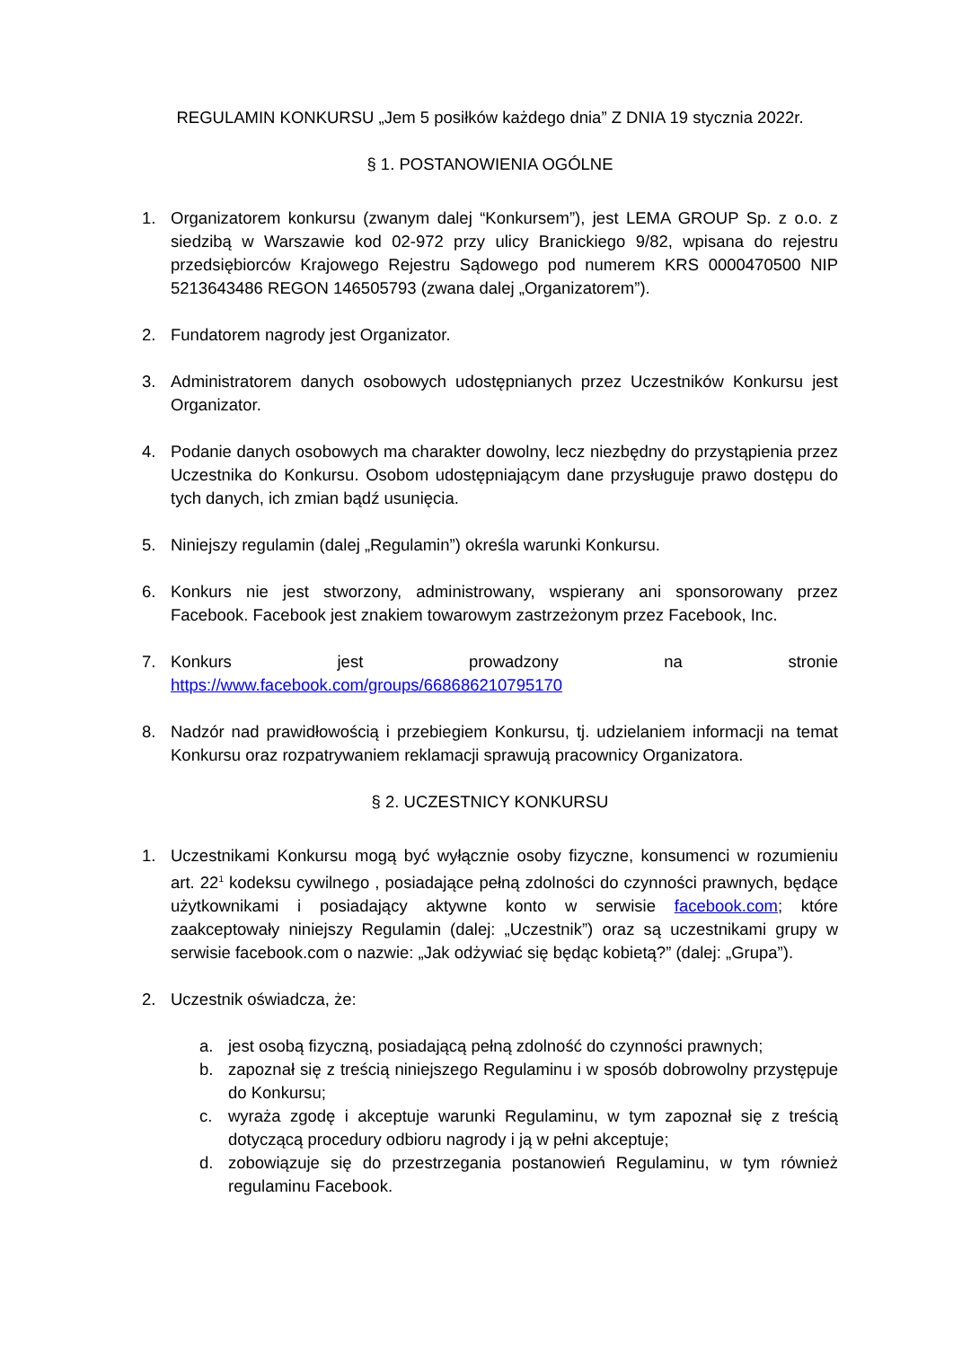REGULAMIN KONKURSU „Jem 5 posiłków każdego dnia” Z DNIA 19 stycznia 2022r.
§ 1. POSTANOWIENIA OGÓLNE
1. Organizatorem konkursu (zwanym dalej “Konkursem”), jest LEMA GROUP Sp. z o.o. z siedzibą w Warszawie kod 02-972 przy ulicy Branickiego 9/82, wpisana do rejestru przedsiębiorców Krajowego Rejestru Sądowego pod numerem KRS 0000470500 NIP 5213643486 REGON 146505793 (zwana dalej „Organizatorem”).
2. Fundatorem nagrody jest Organizator.
3. Administratorem danych osobowych udostępnianych przez Uczestników Konkursu jest Organizator.
4. Podanie danych osobowych ma charakter dowolny, lecz niezbędny do przystąpienia przez Uczestnika do Konkursu. Osobom udostępniającym dane przysługuje prawo dostępu do tych danych, ich zmian bądź usunięcia.
5. Niniejszy regulamin (dalej „Regulamin”) określa warunki Konkursu.
6. Konkurs nie jest stworzony, administrowany, wspierany ani sponsorowany przez Facebook. Facebook jest znakiem towarowym zastrzeżonym przez Facebook, Inc.
7. Konkurs jest prowadzony na stronie
https://www.facebook.com/groups/668686210795170
8. Nadzór nad prawidłowością i przebiegiem Konkursu, tj. udzielaniem informacji na temat Konkursu oraz rozpatrywaniem reklamacji sprawują pracownicy Organizatora.
§ 2. UCZESTNICY KONKURSU
1. Uczestnikami Konkursu mogą być wyłącznie osoby fizyczne, konsumenci w rozumieniu art. 22<sup>1</sup> kodeksu cywilnego , posiadające pełną zdolności do czynności prawnych, będące użytkownikami i posiadający aktywne konto w serwisie facebook.com; które zaakceptowały niniejszy Regulamin (dalej: „Uczestnik”) oraz są uczestnikami grupy w serwisie facebook.com o nazwie: „Jak odżywiać się będąc kobietą?” (dalej: „Grupa”).
2. Uczestnik oświadcza, że:
a. jest osobą fizyczną, posiadającą pełną zdolność do czynności prawnych;
b. zapoznał się z treścią niniejszego Regulaminu i w sposób dobrowolny przystępuje do Konkursu;
c. wyraża zgodę i akceptuje warunki Regulaminu, w tym zapoznał się z treścią dotyczącą procedury odbioru nagrody i ją w pełni akceptuje;
d. zobowiązuje się do przestrzegania postanowień Regulaminu, w tym również regulaminu Facebook.